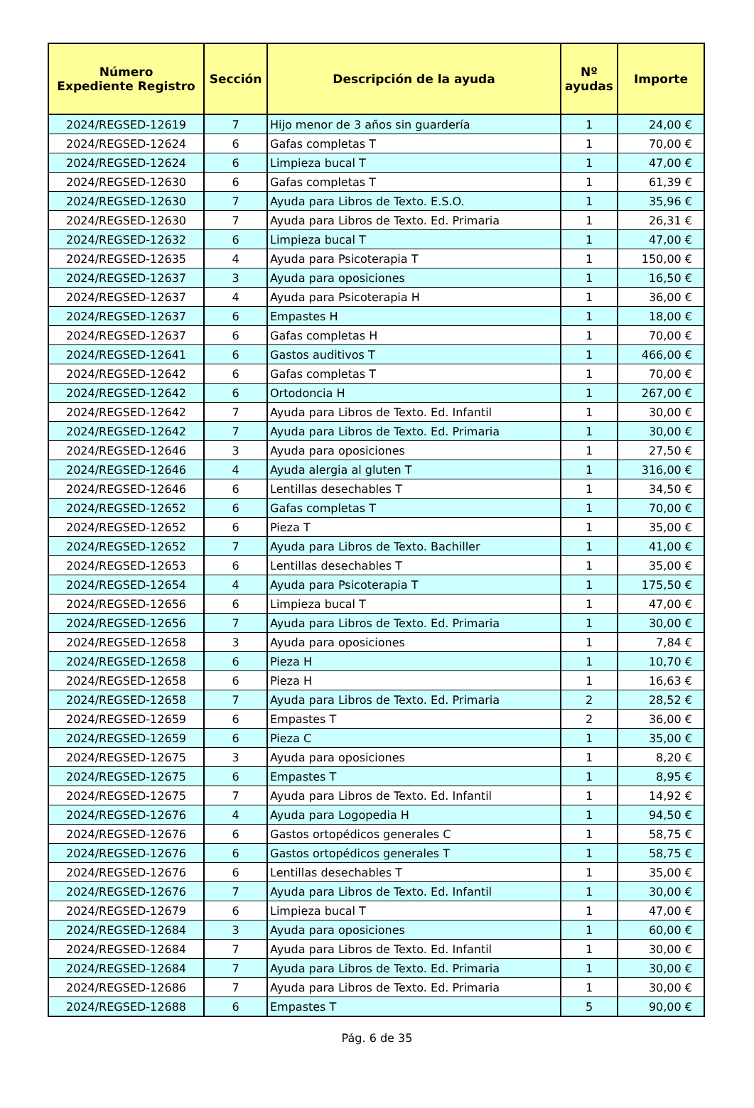| Número Expediente Registro | Sección | Descripción de la ayuda | Nº ayudas | Importe |
| --- | --- | --- | --- | --- |
| 2024/REGSED-12619 | 7 | Hijo menor de 3 años sin guardería | 1 | 24,00 € |
| 2024/REGSED-12624 | 6 | Gafas completas T | 1 | 70,00 € |
| 2024/REGSED-12624 | 6 | Limpieza bucal T | 1 | 47,00 € |
| 2024/REGSED-12630 | 6 | Gafas completas T | 1 | 61,39 € |
| 2024/REGSED-12630 | 7 | Ayuda para Libros de Texto. E.S.O. | 1 | 35,96 € |
| 2024/REGSED-12630 | 7 | Ayuda para Libros de Texto. Ed. Primaria | 1 | 26,31 € |
| 2024/REGSED-12632 | 6 | Limpieza bucal T | 1 | 47,00 € |
| 2024/REGSED-12635 | 4 | Ayuda para Psicoterapia T | 1 | 150,00 € |
| 2024/REGSED-12637 | 3 | Ayuda para oposiciones | 1 | 16,50 € |
| 2024/REGSED-12637 | 4 | Ayuda para Psicoterapia H | 1 | 36,00 € |
| 2024/REGSED-12637 | 6 | Empastes H | 1 | 18,00 € |
| 2024/REGSED-12637 | 6 | Gafas completas H | 1 | 70,00 € |
| 2024/REGSED-12641 | 6 | Gastos auditivos T | 1 | 466,00 € |
| 2024/REGSED-12642 | 6 | Gafas completas T | 1 | 70,00 € |
| 2024/REGSED-12642 | 6 | Ortodoncia H | 1 | 267,00 € |
| 2024/REGSED-12642 | 7 | Ayuda para Libros de Texto. Ed. Infantil | 1 | 30,00 € |
| 2024/REGSED-12642 | 7 | Ayuda para Libros de Texto. Ed. Primaria | 1 | 30,00 € |
| 2024/REGSED-12646 | 3 | Ayuda para oposiciones | 1 | 27,50 € |
| 2024/REGSED-12646 | 4 | Ayuda alergia al gluten T | 1 | 316,00 € |
| 2024/REGSED-12646 | 6 | Lentillas desechables T | 1 | 34,50 € |
| 2024/REGSED-12652 | 6 | Gafas completas T | 1 | 70,00 € |
| 2024/REGSED-12652 | 6 | Pieza T | 1 | 35,00 € |
| 2024/REGSED-12652 | 7 | Ayuda para Libros de Texto. Bachiller | 1 | 41,00 € |
| 2024/REGSED-12653 | 6 | Lentillas desechables T | 1 | 35,00 € |
| 2024/REGSED-12654 | 4 | Ayuda para Psicoterapia T | 1 | 175,50 € |
| 2024/REGSED-12656 | 6 | Limpieza bucal T | 1 | 47,00 € |
| 2024/REGSED-12656 | 7 | Ayuda para Libros de Texto. Ed. Primaria | 1 | 30,00 € |
| 2024/REGSED-12658 | 3 | Ayuda para oposiciones | 1 | 7,84 € |
| 2024/REGSED-12658 | 6 | Pieza H | 1 | 10,70 € |
| 2024/REGSED-12658 | 6 | Pieza H | 1 | 16,63 € |
| 2024/REGSED-12658 | 7 | Ayuda para Libros de Texto. Ed. Primaria | 2 | 28,52 € |
| 2024/REGSED-12659 | 6 | Empastes T | 2 | 36,00 € |
| 2024/REGSED-12659 | 6 | Pieza C | 1 | 35,00 € |
| 2024/REGSED-12675 | 3 | Ayuda para oposiciones | 1 | 8,20 € |
| 2024/REGSED-12675 | 6 | Empastes T | 1 | 8,95 € |
| 2024/REGSED-12675 | 7 | Ayuda para Libros de Texto. Ed. Infantil | 1 | 14,92 € |
| 2024/REGSED-12676 | 4 | Ayuda para Logopedia H | 1 | 94,50 € |
| 2024/REGSED-12676 | 6 | Gastos ortopédicos generales C | 1 | 58,75 € |
| 2024/REGSED-12676 | 6 | Gastos ortopédicos generales T | 1 | 58,75 € |
| 2024/REGSED-12676 | 6 | Lentillas desechables T | 1 | 35,00 € |
| 2024/REGSED-12676 | 7 | Ayuda para Libros de Texto. Ed. Infantil | 1 | 30,00 € |
| 2024/REGSED-12679 | 6 | Limpieza bucal T | 1 | 47,00 € |
| 2024/REGSED-12684 | 3 | Ayuda para oposiciones | 1 | 60,00 € |
| 2024/REGSED-12684 | 7 | Ayuda para Libros de Texto. Ed. Infantil | 1 | 30,00 € |
| 2024/REGSED-12684 | 7 | Ayuda para Libros de Texto. Ed. Primaria | 1 | 30,00 € |
| 2024/REGSED-12686 | 7 | Ayuda para Libros de Texto. Ed. Primaria | 1 | 30,00 € |
| 2024/REGSED-12688 | 6 | Empastes T | 5 | 90,00 € |
Pág. 6 de 35